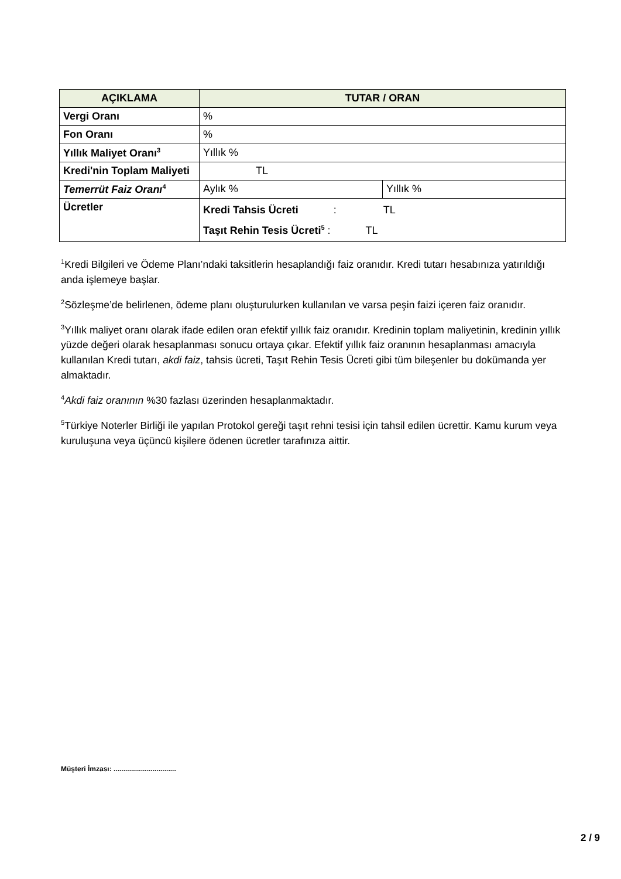| AÇIKLAMA | TUTAR / ORAN | |
| --- | --- | --- |
| Vergi Oranı | % | |
| Fon Oranı | % | |
| Yıllık Maliyet Oranı<sup>3</sup> | Yıllık % | |
| Kredi'nin Toplam Maliyeti | TL | |
| Temerrüt Faiz Oranı<sup>4</sup> | Aylık % | Yıllık % |
| Ücretler | Kredi Tahsis Ücreti : TL Taşıt Rehin Tesis Ücreti<sup>5</sup> : TL | |
<sup>1</sup> Kredi Bilgileri ve Ödeme Planı’ndaki taksitlerin hesaplandığı faiz oranıdır. Kredi tutarı hesabınıza yatırıldığı anda işlemeye başlar.
<sup>2</sup> Sözleşme’de belirlenen, ödeme planı oluşturulurken kullanılan ve varsa peşin faizi içeren faiz oranıdır.
<sup>3</sup> Yıllık maliyet oranı olarak ifade edilen oran efektif yıllık faiz oranıdır. Kredinin toplam maliyetinin, kredinin yıllık yüzde değeri olarak hesaplanması sonucu ortaya çıkar. Efektif yıllık faiz oranının hesaplanması amacıyla kullanılan Kredi tutarı, akdi faiz, tahsis ücreti, Taşıt Rehin Tesis Ücreti gibi tüm bileşenler bu dokümanda yer almaktadır.
<sup>4</sup> Akdi faiz oranının %30 fazlası üzerinden hesaplanmaktadır.
<sup>5</sup> Türkiye Noterler Birliği ile yapılan Protokol gereği taşıt rehni tesisi için tahsil edilen ücrettir. Kamu kurum veya kuruluşuna veya üçüncü kişilere ödenen ücretler tarafınıza aittir.
Müşteri İmzası: ................................
2 / 9